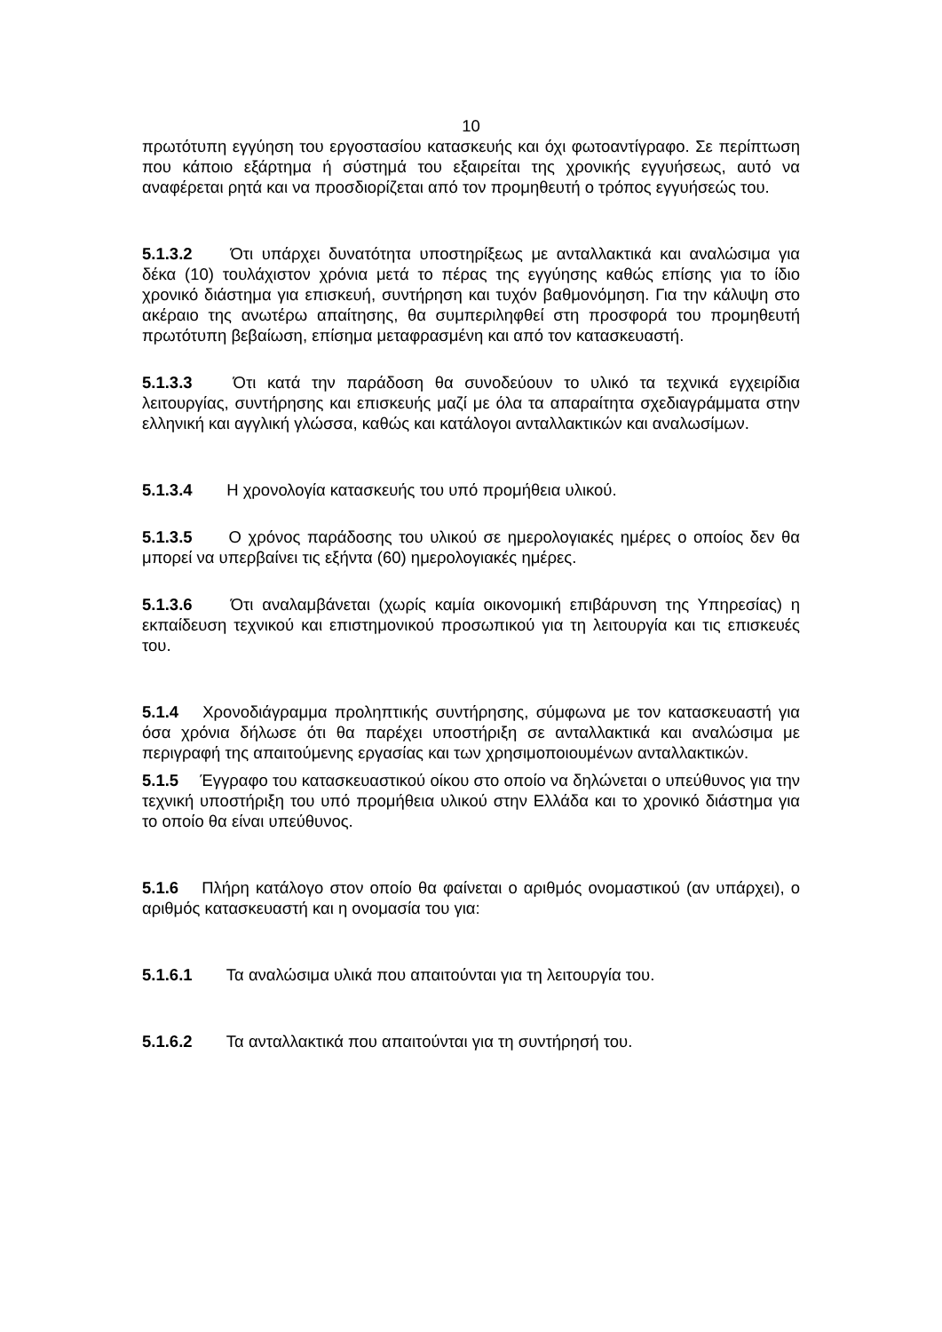10
πρωτότυπη εγγύηση του εργοστασίου κατασκευής και όχι φωτοαντίγραφο. Σε περίπτωση που κάποιο εξάρτημα ή σύστημά του εξαιρείται της χρονικής εγγυήσεως, αυτό να αναφέρεται ρητά και να προσδιορίζεται από τον προμηθευτή ο τρόπος εγγυήσεώς του.
5.1.3.2 Ότι υπάρχει δυνατότητα υποστηρίξεως με ανταλλακτικά και αναλώσιμα για δέκα (10) τουλάχιστον χρόνια μετά το πέρας της εγγύησης καθώς επίσης για το ίδιο χρονικό διάστημα για επισκευή, συντήρηση και τυχόν βαθμονόμηση. Για την κάλυψη στο ακέραιο της ανωτέρω απαίτησης, θα συμπεριληφθεί στη προσφορά του προμηθευτή πρωτότυπη βεβαίωση, επίσημα μεταφρασμένη και από τον κατασκευαστή.
5.1.3.3 Ότι κατά την παράδοση θα συνοδεύουν το υλικό τα τεχνικά εγχειρίδια λειτουργίας, συντήρησης και επισκευής μαζί με όλα τα απαραίτητα σχεδιαγράμματα στην ελληνική και αγγλική γλώσσα, καθώς και κατάλογοι ανταλλακτικών και αναλωσίμων.
5.1.3.4 Η χρονολογία κατασκευής του υπό προμήθεια υλικού.
5.1.3.5 Ο χρόνος παράδοσης του υλικού σε ημερολογιακές ημέρες ο οποίος δεν θα μπορεί να υπερβαίνει τις εξήντα (60) ημερολογιακές ημέρες.
5.1.3.6 Ότι αναλαμβάνεται (χωρίς καμία οικονομική επιβάρυνση της Υπηρεσίας) η εκπαίδευση τεχνικού και επιστημονικού προσωπικού για τη λειτουργία και τις επισκευές του.
5.1.4 Χρονοδιάγραμμα προληπτικής συντήρησης, σύμφωνα με τον κατασκευαστή για όσα χρόνια δήλωσε ότι θα παρέχει υποστήριξη σε ανταλλακτικά και αναλώσιμα με περιγραφή της απαιτούμενης εργασίας και των χρησιμοποιουμένων ανταλλακτικών.
5.1.5 Έγγραφο του κατασκευαστικού οίκου στο οποίο να δηλώνεται ο υπεύθυνος για την τεχνική υποστήριξη του υπό προμήθεια υλικού στην Ελλάδα και το χρονικό διάστημα για το οποίο θα είναι υπεύθυνος.
5.1.6 Πλήρη κατάλογο στον οποίο θα φαίνεται ο αριθμός ονομαστικού (αν υπάρχει), ο αριθμός κατασκευαστή και η ονομασία του για:
5.1.6.1 Τα αναλώσιμα υλικά που απαιτούνται για τη λειτουργία του.
5.1.6.2 Τα ανταλλακτικά που απαιτούνται για τη συντήρησή του.